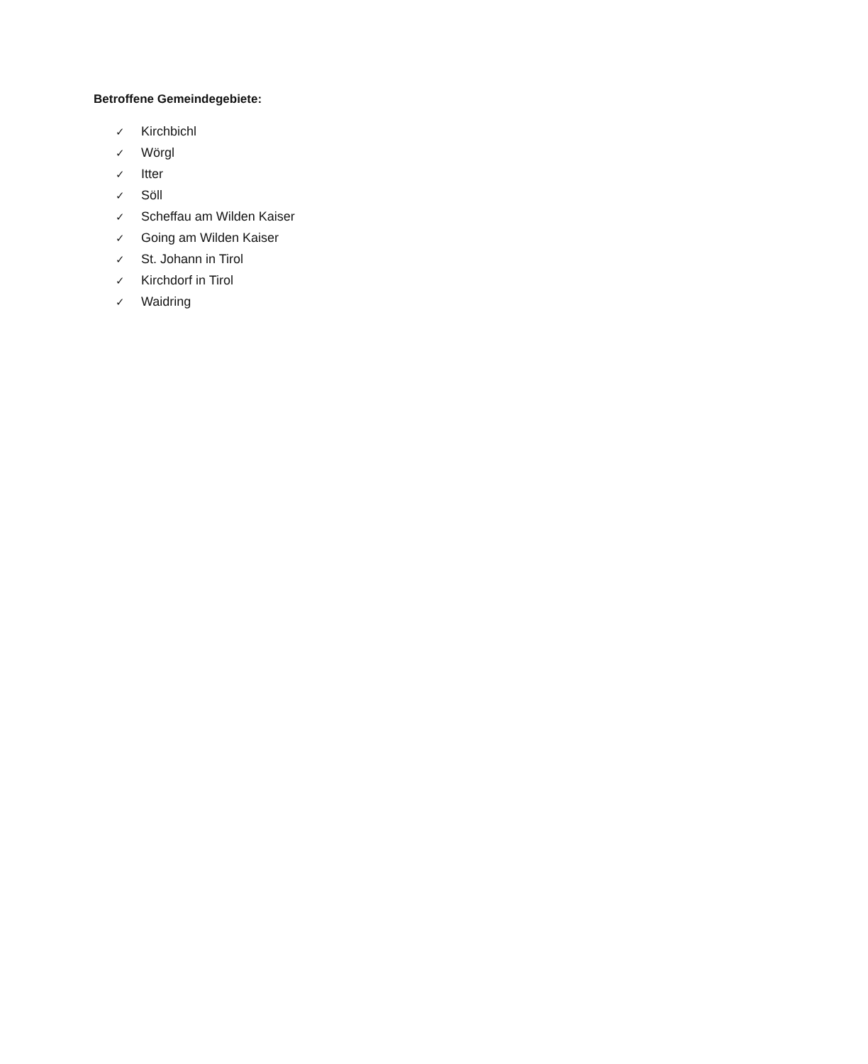Betroffene Gemeindegebiete:
✓ Kirchbichl
✓ Wörgl
✓ Itter
✓ Söll
✓ Scheffau am Wilden Kaiser
✓ Going am Wilden Kaiser
✓ St. Johann in Tirol
✓ Kirchdorf in Tirol
✓ Waidring